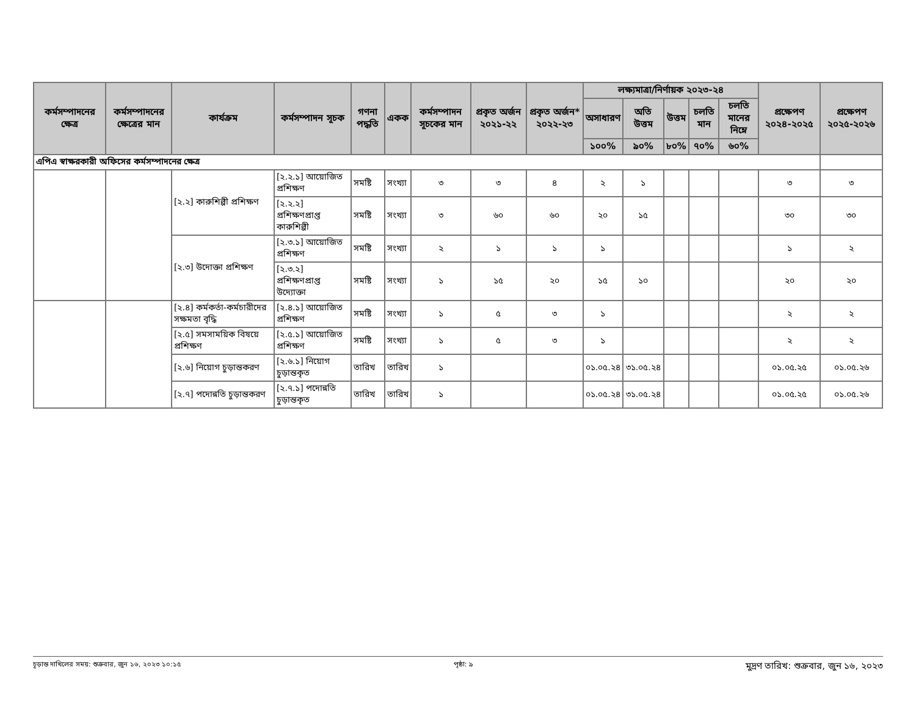| কর্মসম্পাদনের ক্ষেত্র | কর্মসম্পাদনের ক্ষেত্রের মান | কার্যক্রম | কর্মসম্পাদন সূচক | গণনা পদ্ধতি | একক | কর্মসম্পাদন সূচকের মান | প্রকৃত অর্জন ২০২১-২২ | প্রকৃত অর্জন* ২০২২-২৩ | লক্ষ্যমাত্রা/নির্ণায়ক ২০২৩-২৪ | | | | | প্রক্ষেপণ ২০২৪-২০২৫ | প্রক্ষেপণ ২০২৫-২০২৬ |
| --- | --- | --- | --- | --- | --- | --- | --- | --- | --- | --- | --- | --- | --- | --- | --- |
| | | | | | | | | | অসাধারণ | অতি উত্তম | উত্তম | চলতি মান | চলতি মানের নিম্নে | | |
| | | | | | | | | | ১০০% | ৯০% | ৮০% | ৭০% | ৬০% | | |
| এপিএ স্বাক্ষরকারী অফিসের কর্মসম্পাদনের ক্ষেত্র | | | | | | | | | | | | | | | |
| | | [২.২] কারুশিল্পী প্রশিক্ষণ | [২.২.১] আয়োজিত প্রশিক্ষণ | সমষ্টি | সংখ্যা | ৩ | ৩ | ৪ | ২ | ১ | | | | ৩ | ৩ |
| | | | [২.২.২] প্রশিক্ষণপ্রাপ্ত কারুশিল্পী | সমষ্টি | সংখ্যা | ৩ | ৬০ | ৬০ | ২০ | ১৫ | | | | ৩০ | ৩০ |
| | | [২.৩] উদোক্তা প্রশিক্ষণ | [২.৩.১] আয়োজিত প্রশিক্ষণ | সমষ্টি | সংখ্যা | ২ | ১ | ১ | ১ | | | | | ১ | ২ |
| | | | [২.৩.২] প্রশিক্ষণপ্রাপ্ত উদ্যোক্তা | সমষ্টি | সংখ্যা | ১ | ১৫ | ২০ | ১৫ | ১০ | | | | ২০ | ২০ |
| | | [২.৪] কর্মকর্তা-কর্মচারীদের সক্ষমতা বৃদ্ধি | [২.৪.১] আয়োজিত প্রশিক্ষণ | সমষ্টি | সংখ্যা | ১ | ৫ | ৩ | ১ | | | | | ২ | ২ |
| | | [২.৫] সমসাময়িক বিষয়ে প্রশিক্ষণ | [২.৫.১] আয়োজিত প্রশিক্ষণ | সমষ্টি | সংখ্যা | ১ | ৫ | ৩ | ১ | | | | | ২ | ২ |
| | | [২.৬] নিয়োগ চুড়ান্তকরণ | [২.৬.১] নিয়োগ চুড়ান্তকৃত | তারিখ | তারিখ | ১ | | | ০১.০৫.২৪ | ৩১.০৫.২৪ | | | | ০১.০৫.২৫ | ০১.০৫.২৬ |
| | | [২.৭] পদোন্নতি চুড়ান্তকরণ | [২.৭.১] পদোন্নতি চুড়ান্তকৃত | তারিখ | তারিখ | ১ | | | ০১.০৫.২৪ | ৩১.০৫.২৪ | | | | ০১.০৫.২৫ | ০১.০৫.২৬ |
চূড়ান্ত দাখিলের সময়: শুক্রবার, জুন ১৬, ২০২৩ ১০:১৫ পৃষ্ঠা: ৯ মুদ্রণ তারিখ: শুক্রবার, জুন ১৬, ২০২৩